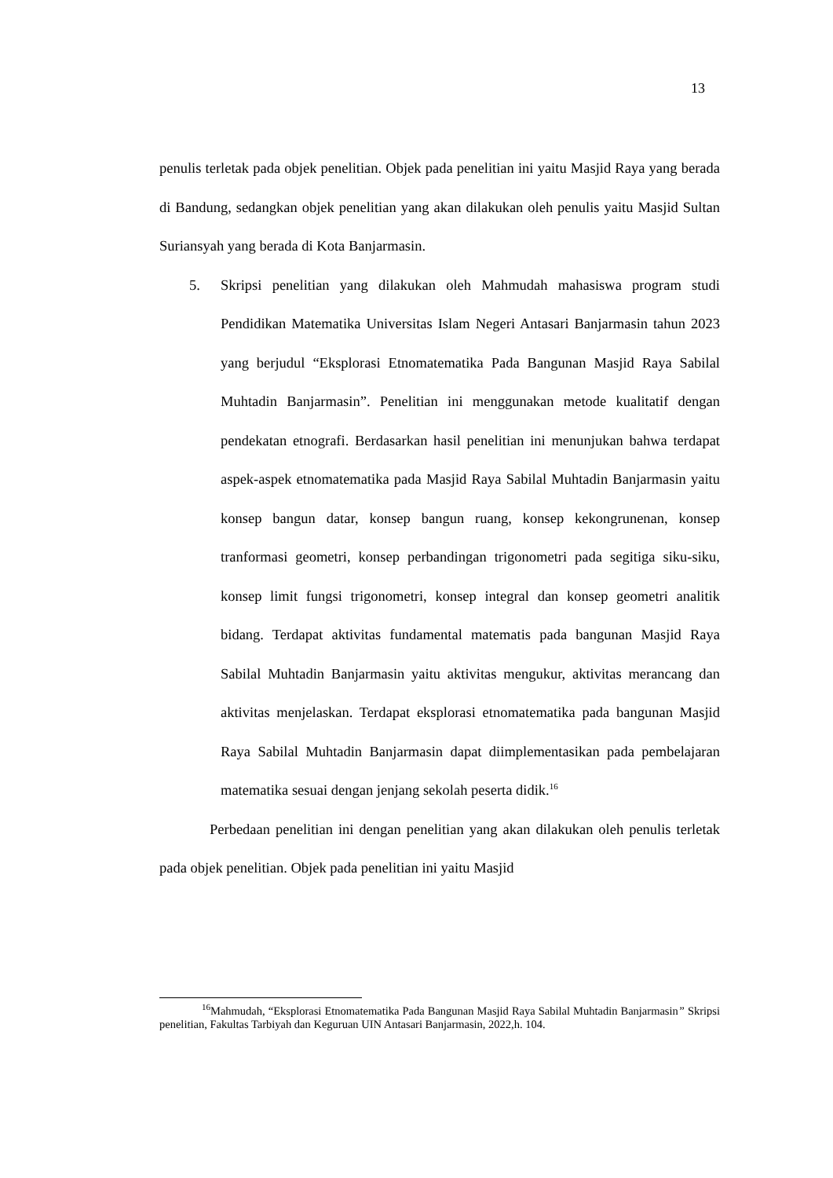13
penulis terletak pada objek penelitian. Objek pada penelitian ini yaitu Masjid Raya yang berada di Bandung, sedangkan objek penelitian yang akan dilakukan oleh penulis yaitu Masjid Sultan Suriansyah yang berada di Kota Banjarmasin.
5. Skripsi penelitian yang dilakukan oleh Mahmudah mahasiswa program studi Pendidikan Matematika Universitas Islam Negeri Antasari Banjarmasin tahun 2023 yang berjudul “Eksplorasi Etnomatematika Pada Bangunan Masjid Raya Sabilal Muhtadin Banjarmasin”. Penelitian ini menggunakan metode kualitatif dengan pendekatan etnografi. Berdasarkan hasil penelitian ini menunjukan bahwa terdapat aspek-aspek etnomatematika pada Masjid Raya Sabilal Muhtadin Banjarmasin yaitu konsep bangun datar, konsep bangun ruang, konsep kekongrunenan, konsep tranformasi geometri, konsep perbandingan trigonometri pada segitiga siku-siku, konsep limit fungsi trigonometri, konsep integral dan konsep geometri analitik bidang. Terdapat aktivitas fundamental matematis pada bangunan Masjid Raya Sabilal Muhtadin Banjarmasin yaitu aktivitas mengukur, aktivitas merancang dan aktivitas menjelaskan. Terdapat eksplorasi etnomatematika pada bangunan Masjid Raya Sabilal Muhtadin Banjarmasin dapat diimplementasikan pada pembelajaran matematika sesuai dengan jenjang sekolah peserta didik.<sup>16</sup>
Perbedaan penelitian ini dengan penelitian yang akan dilakukan oleh penulis terletak pada objek penelitian. Objek pada penelitian ini yaitu Masjid
<sup>16</sup> Mahmudah, “Eksplorasi Etnomatematika Pada Bangunan Masjid Raya Sabilal Muhtadin Banjarmasin” Skripsi penelitian, Fakultas Tarbiyah dan Keguruan UIN Antasari Banjarmasin, 2022,h. 104.